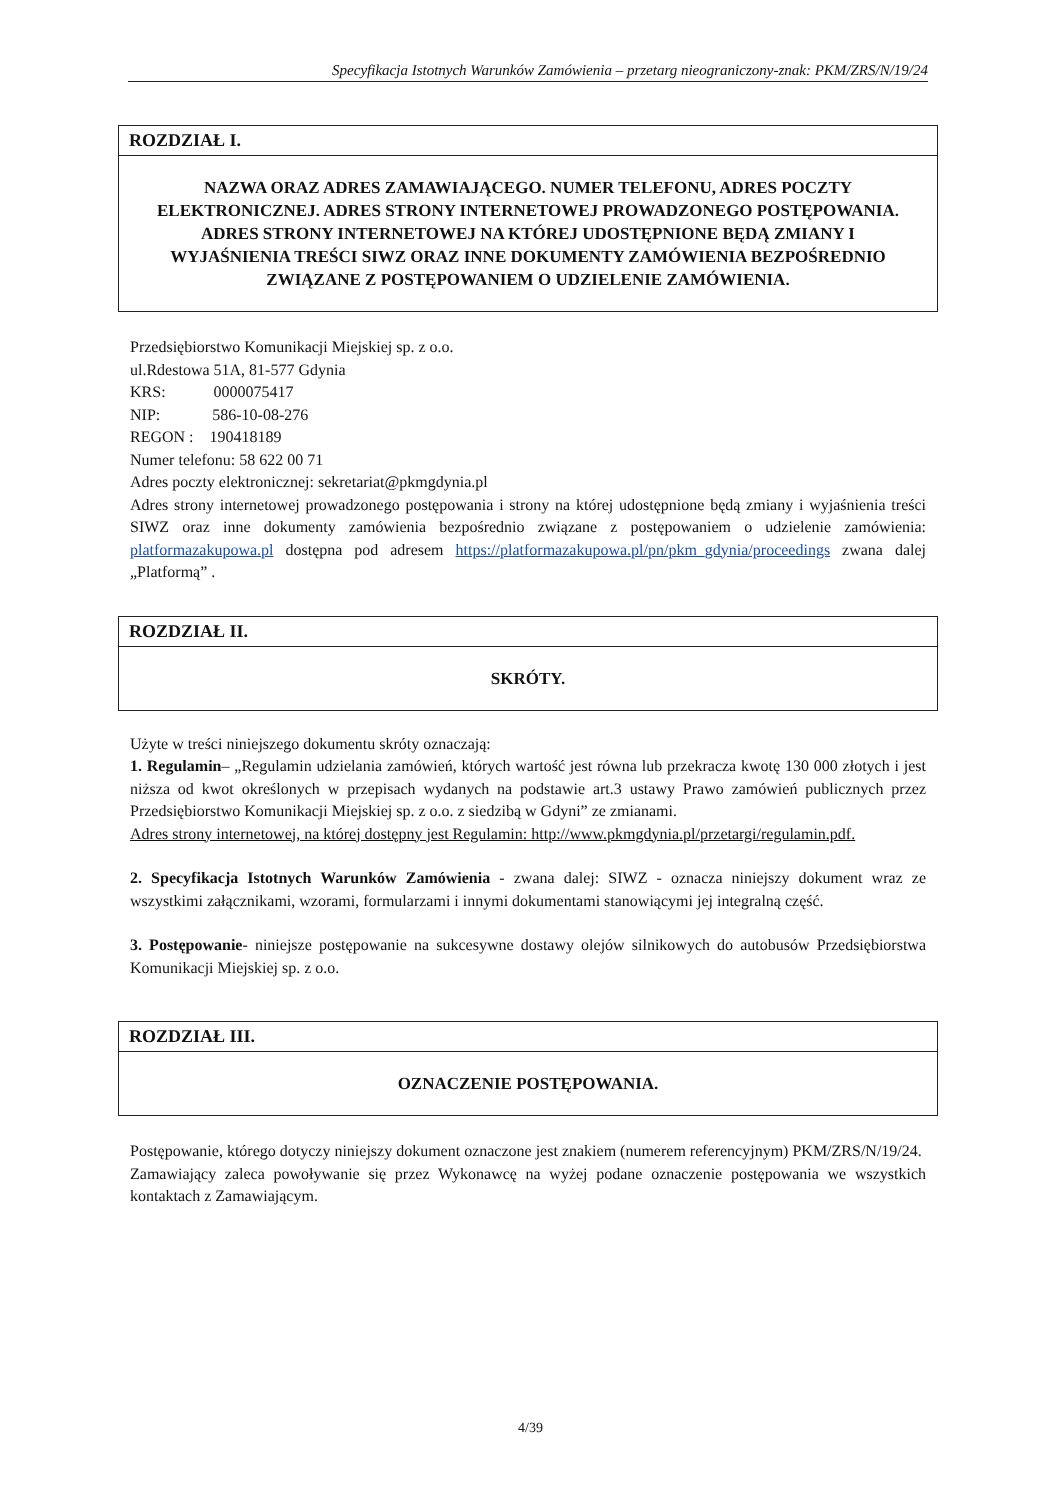Specyfikacja Istotnych Warunków Zamówienia – przetarg nieograniczony-znak: PKM/ZRS/N/19/24
ROZDZIAŁ I.
NAZWA ORAZ ADRES ZAMAWIAJĄCEGO. NUMER TELEFONU, ADRES POCZTY ELEKTRONICZNEJ. ADRES STRONY INTERNETOWEJ PROWADZONEGO POSTĘPOWANIA. ADRES STRONY INTERNETOWEJ NA KTÓREJ UDOSTĘPNIONE BĘDĄ ZMIANY I WYJAŚNIENIA TREŚCI SIWZ ORAZ INNE DOKUMENTY ZAMÓWIENIA BEZPOŚREDNIO ZWIĄZANE Z POSTĘPOWANIEM O UDZIELENIE ZAMÓWIENIA.
Przedsiębiorstwo Komunikacji Miejskiej sp. z o.o.
ul.Rdestowa 51A, 81-577 Gdynia
KRS: 0000075417
NIP: 586-10-08-276
REGON : 190418189
Numer telefonu: 58 622 00 71
Adres poczty elektronicznej: sekretariat@pkmgdynia.pl
Adres strony internetowej prowadzonego postępowania i strony na której udostępnione będą zmiany i wyjaśnienia treści SIWZ oraz inne dokumenty zamówienia bezpośrednio związane z postępowaniem o udzielenie zamówienia: platformazakupowa.pl dostępna pod adresem https://platformazakupowa.pl/pn/pkm_gdynia/proceedings zwana dalej „Platformą” .
ROZDZIAŁ II.
SKRÓTY.
Użyte w treści niniejszego dokumentu skróty oznaczają:
1. Regulamin– „Regulamin udzielania zamówień, których wartość jest równa lub przekracza kwotę 130 000 złotych i jest niższa od kwot określonych w przepisach wydanych na podstawie art.3 ustawy Prawo zamówień publicznych przez Przedsiębiorstwo Komunikacji Miejskiej sp. z o.o. z siedzibą w Gdyni” ze zmianami.
Adres strony internetowej, na której dostępny jest Regulamin: http://www.pkmgdynia.pl/przetargi/regulamin.pdf.
2. Specyfikacja Istotnych Warunków Zamówienia - zwana dalej: SIWZ - oznacza niniejszy dokument wraz ze wszystkimi załącznikami, wzorami, formularzami i innymi dokumentami stanowiącymi jej integralną część.
3. Postępowanie- niniejsze postępowanie na sukcesywne dostawy olejów silnikowych do autobusów Przedsiębiorstwa Komunikacji Miejskiej sp. z o.o.
ROZDZIAŁ III.
OZNACZENIE POSTĘPOWANIA.
Postępowanie, którego dotyczy niniejszy dokument oznaczone jest znakiem (numerem referencyjnym) PKM/ZRS/N/19/24.
Zamawiający zaleca powoływanie się przez Wykonawcę na wyżej podane oznaczenie postępowania we wszystkich kontaktach z Zamawiającym.
4/39